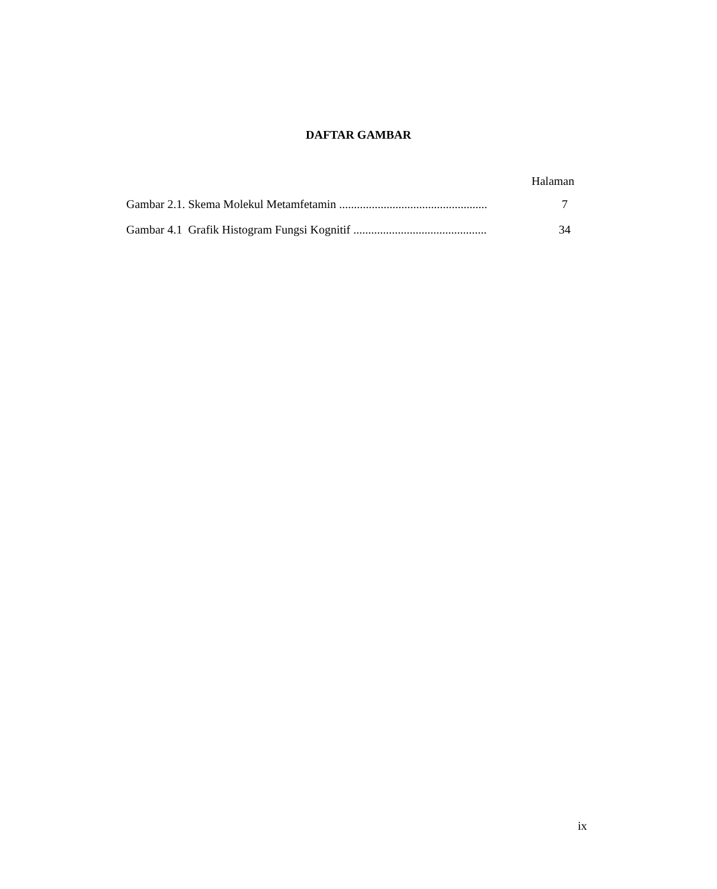DAFTAR GAMBAR
Halaman
Gambar 2.1. Skema Molekul Metamfetamin .................................................. 7
Gambar 4.1 Grafik Histogram Fungsi Kognitif ............................................. 34
ix